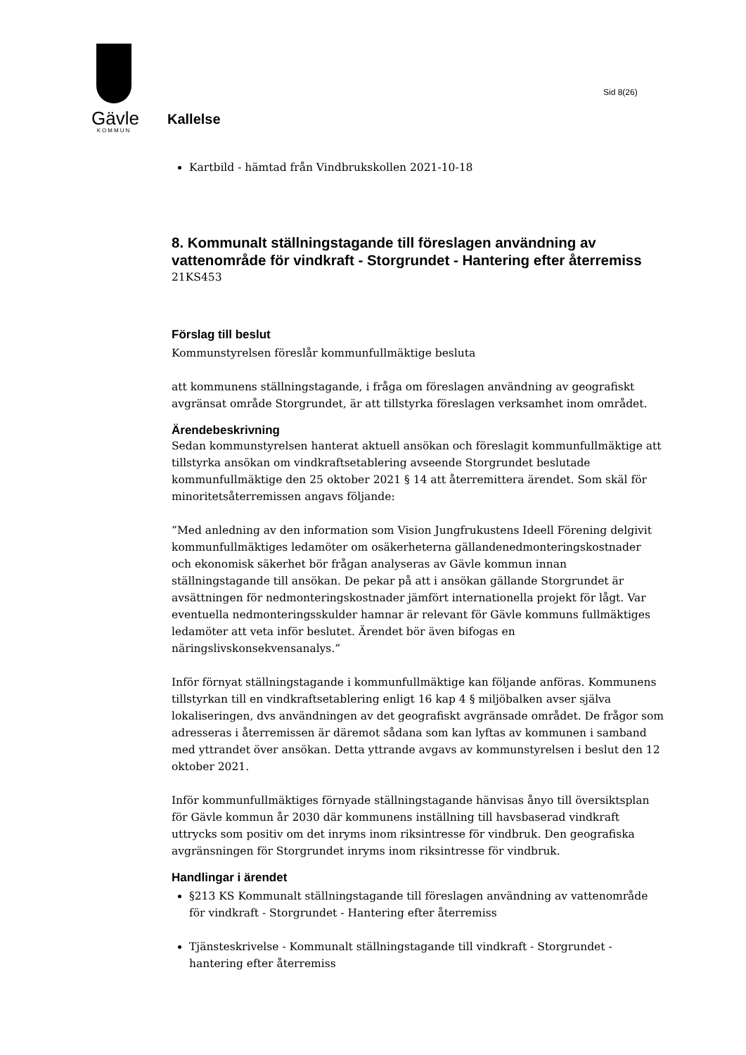Gävle
KOMMUN
Sid 8(26)
Kallelse
Kartbild - hämtad från Vindbrukskollen 2021-10-18
8. Kommunalt ställningstagande till föreslagen användning av vattenområde för vindkraft - Storgrundet - Hantering efter återremiss
21KS453
Förslag till beslut
Kommunstyrelsen föreslår kommunfullmäktige besluta
att kommunens ställningstagande, i fråga om föreslagen användning av geografiskt avgränsat område Storgrundet, är att tillstyrka föreslagen verksamhet inom området.
Ärendebeskrivning
Sedan kommunstyrelsen hanterat aktuell ansökan och föreslagit kommunfullmäktige att tillstyrka ansökan om vindkraftsetablering avseende Storgrundet beslutade kommunfullmäktige den 25 oktober 2021 § 14 att återremittera ärendet. Som skäl för minoritetsåterremissen angavs följande:
”Med anledning av den information som Vision Jungfrukustens Ideell Förening delgivit kommunfullmäktiges ledamöter om osäkerheterna gällandenedmonteringskostnader och ekonomisk säkerhet bör frågan analyseras av Gävle kommun innan ställningstagande till ansökan. De pekar på att i ansökan gällande Storgrundet är avsättningen för nedmonteringskostnader jämfört internationella projekt för lågt. Var eventuella nedmonteringsskulder hamnar är relevant för Gävle kommuns fullmäktiges ledamöter att veta inför beslutet. Ärendet bör även bifogas en näringslivskonsekvensanalys.”
Inför förnyat ställningstagande i kommunfullmäktige kan följande anföras. Kommunens tillstyrkan till en vindkraftsetablering enligt 16 kap 4 § miljöbalken avser själva lokaliseringen, dvs användningen av det geografiskt avgränsade området. De frågor som adresseras i återremissen är däremot sådana som kan lyftas av kommunen i samband med yttrandet över ansökan. Detta yttrande avgavs av kommunstyrelsen i beslut den 12 oktober 2021.
Inför kommunfullmäktiges förnyade ställningstagande hänvisas ånyo till översiktsplan för Gävle kommun år 2030 där kommunens inställning till havsbaserad vindkraft uttrycks som positiv om det inryms inom riksintresse för vindbruk. Den geografiska avgränsningen för Storgrundet inryms inom riksintresse för vindbruk.
Handlingar i ärendet
§213 KS Kommunalt ställningstagande till föreslagen användning av vattenområde för vindkraft - Storgrundet - Hantering efter återremiss
Tjänsteskrivelse - Kommunalt ställningstagande till vindkraft - Storgrundet - hantering efter återremiss